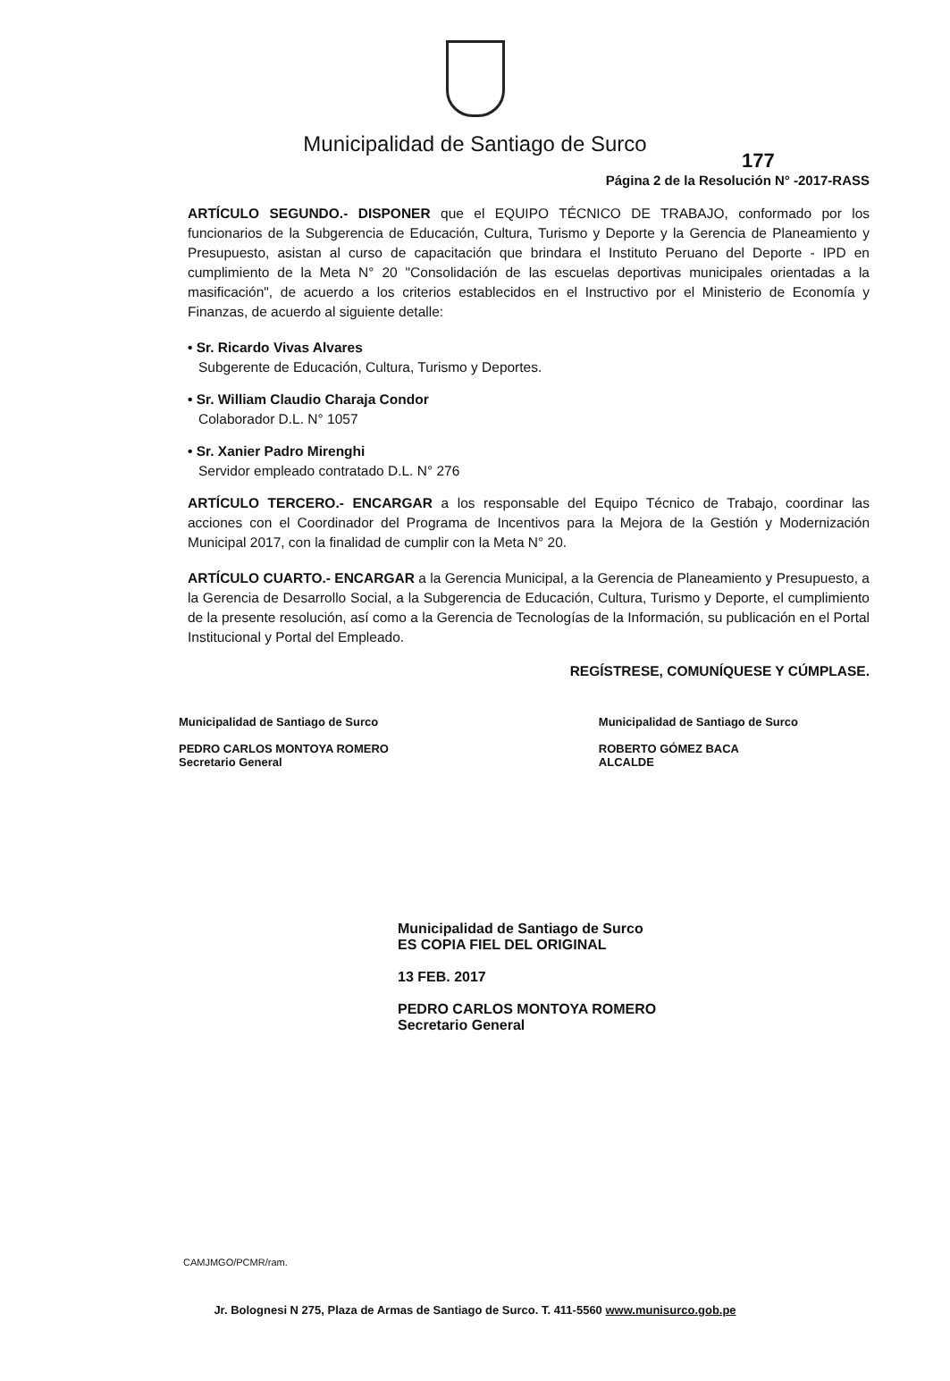Municipalidad de Santiago de Surco
177
Página 2 de la Resolución N° -2017-RASS
ARTÍCULO SEGUNDO.- DISPONER que el EQUIPO TÉCNICO DE TRABAJO, conformado por los funcionarios de la Subgerencia de Educación, Cultura, Turismo y Deporte y la Gerencia de Planeamiento y Presupuesto, asistan al curso de capacitación que brindara el Instituto Peruano del Deporte - IPD en cumplimiento de la Meta N° 20 "Consolidación de las escuelas deportivas municipales orientadas a la masificación", de acuerdo a los criterios establecidos en el Instructivo por el Ministerio de Economía y Finanzas, de acuerdo al siguiente detalle:
• Sr. Ricardo Vivas Alvares
Subgerente de Educación, Cultura, Turismo y Deportes.
• Sr. William Claudio Charaja Condor
Colaborador D.L. N° 1057
• Sr. Xanier Padro Mirenghi
Servidor empleado contratado D.L. N° 276
ARTÍCULO TERCERO.- ENCARGAR a los responsable del Equipo Técnico de Trabajo, coordinar las acciones con el Coordinador del Programa de Incentivos para la Mejora de la Gestión y Modernización Municipal 2017, con la finalidad de cumplir con la Meta N° 20.
ARTÍCULO CUARTO.- ENCARGAR a la Gerencia Municipal, a la Gerencia de Planeamiento y Presupuesto, a la Gerencia de Desarrollo Social, a la Subgerencia de Educación, Cultura, Turismo y Deporte, el cumplimiento de la presente resolución, así como a la Gerencia de Tecnologías de la Información, su publicación en el Portal Institucional y Portal del Empleado.
REGÍSTRESE, COMUNÍQUESE Y CÚMPLASE.
Municipalidad de Santiago de Surco
PEDRO CARLOS MONTOYA ROMERO
Secretario General
Municipalidad de Santiago de Surco
ROBERTO GÓMEZ BACA
ALCALDE
Municipalidad de Santiago de Surco
ES COPIA FIEL DEL ORIGINAL
13 FEB. 2017
PEDRO CARLOS MONTOYA ROMERO
Secretario General
CAMJMGO/PCMR/ram.
Jr. Bolognesi N 275, Plaza de Armas de Santiago de Surco. T. 411-5560 www.munisurco.gob.pe